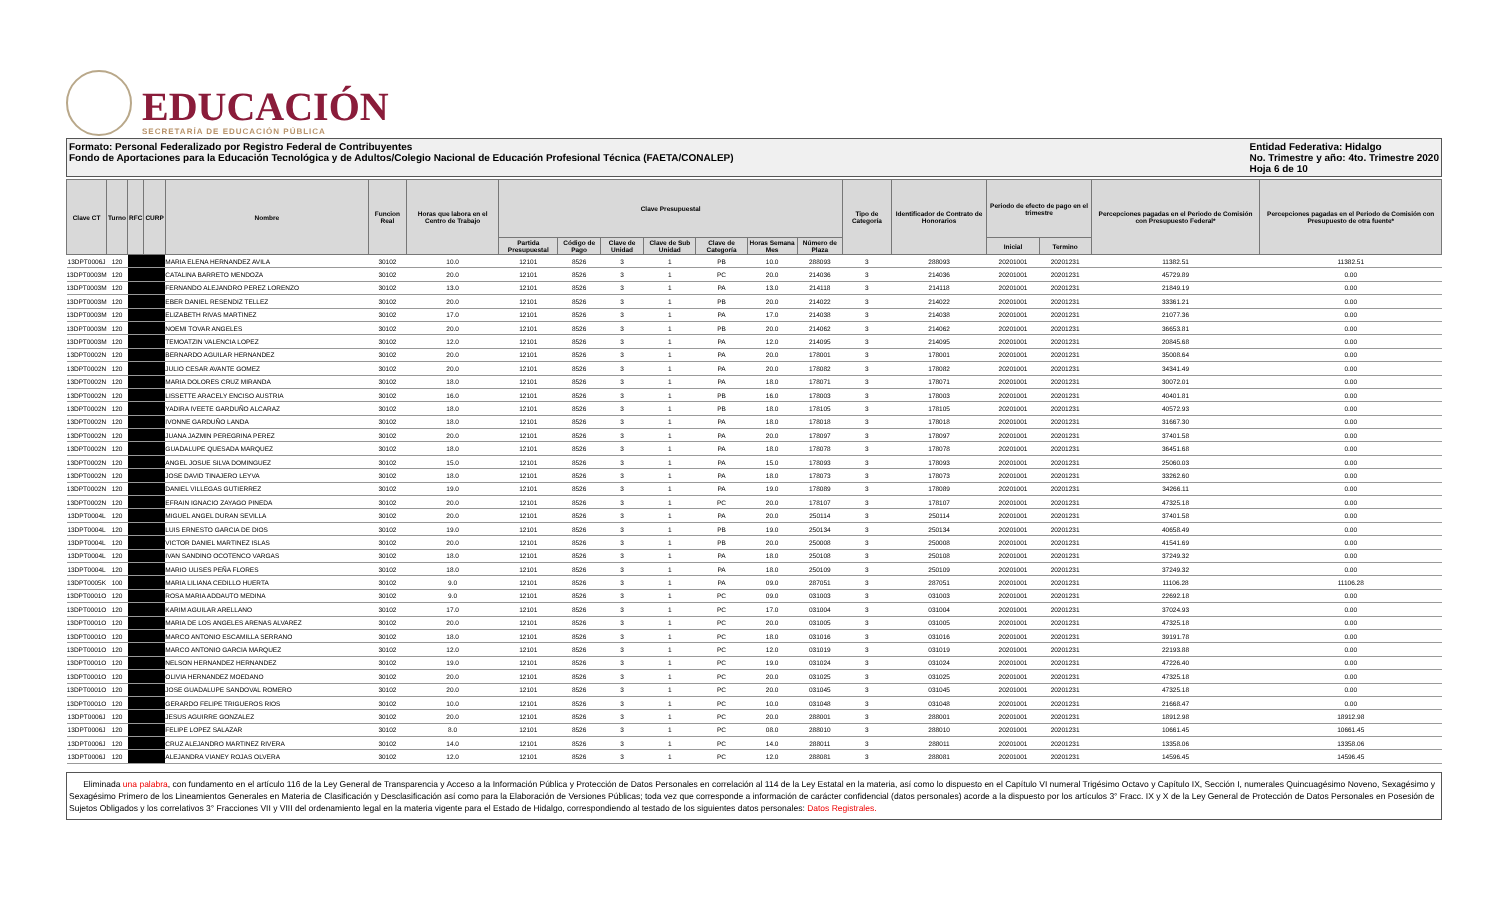EDUCACIÓN
SECRETARÍA DE EDUCACIÓN PÚBLICA
Formato: Personal Federalizado por Registro Federal de Contribuyentes
Fondo de Aportaciones para la Educación Tecnológica y de Adultos/Colegio Nacional de Educación Profesional Técnica (FAETA/CONALEP)
Entidad Federativa: Hidalgo
No. Trimestre y año: 4to. Trimestre 2020
Hoja 6 de 10
| Clave CT | Turno | RFC | CURP | Nombre | Funcion Real | Horas que labora en el Centro de Trabajo | Clave Presupuestal | | | | | | | Tipo de Categoría | Identificador de Contrato de Honorarios | Periodo de efecto de pago en el trimestre | | Percepciones pagadas en el Periodo de Comisión con Presupuesto Federal* | Percepciones pagadas en el Periodo de Comisión con Presupuesto de otra fuente* |
| --- | --- | --- | --- | --- | --- | --- | --- | --- | --- | --- | --- | --- | --- | --- | --- | --- | --- | --- | --- |
| | | | | | | | Partida Presupuestal | Código de Pago | Clave de Unidad | Clave de Sub Unidad | Clave de Categoría | Horas Semana Mes | Número de Plaza | | | Inicial | Termino | | |
| 13DPT0006J | 120 | | | MARIA ELENA HERNANDEZ AVILA | 30102 | 10.0 | 12101 | 8526 | 3 | 1 | PB | 10.0 | 288093 | 3 | 288093 | 20201001 | 20201231 | 11382.51 | 11382.51 |
| 13DPT0003M | 120 | | | CATALINA BARRETO MENDOZA | 30102 | 20.0 | 12101 | 8526 | 3 | 1 | PC | 20.0 | 214036 | 3 | 214036 | 20201001 | 20201231 | 45729.89 | 0.00 |
| 13DPT0003M | 120 | | | FERNANDO ALEJANDRO PEREZ LORENZO | 30102 | 13.0 | 12101 | 8526 | 3 | 1 | PA | 13.0 | 214118 | 3 | 214118 | 20201001 | 20201231 | 21849.19 | 0.00 |
| 13DPT0003M | 120 | | | EBER DANIEL RESENDIZ TELLEZ | 30102 | 20.0 | 12101 | 8526 | 3 | 1 | PB | 20.0 | 214022 | 3 | 214022 | 20201001 | 20201231 | 33361.21 | 0.00 |
| 13DPT0003M | 120 | | | ELIZABETH RIVAS MARTINEZ | 30102 | 17.0 | 12101 | 8526 | 3 | 1 | PA | 17.0 | 214038 | 3 | 214038 | 20201001 | 20201231 | 21077.36 | 0.00 |
| 13DPT0003M | 120 | | | NOEMI TOVAR ANGELES | 30102 | 20.0 | 12101 | 8526 | 3 | 1 | PB | 20.0 | 214062 | 3 | 214062 | 20201001 | 20201231 | 36653.81 | 0.00 |
| 13DPT0003M | 120 | | | TEMOATZIN VALENCIA LOPEZ | 30102 | 12.0 | 12101 | 8526 | 3 | 1 | PA | 12.0 | 214095 | 3 | 214095 | 20201001 | 20201231 | 20845.68 | 0.00 |
| 13DPT0002N | 120 | | | BERNARDO AGUILAR HERNANDEZ | 30102 | 20.0 | 12101 | 8526 | 3 | 1 | PA | 20.0 | 178001 | 3 | 178001 | 20201001 | 20201231 | 35008.64 | 0.00 |
| 13DPT0002N | 120 | | | JULIO CESAR AVANTE GOMEZ | 30102 | 20.0 | 12101 | 8526 | 3 | 1 | PA | 20.0 | 178082 | 3 | 178082 | 20201001 | 20201231 | 34341.49 | 0.00 |
| 13DPT0002N | 120 | | | MARIA DOLORES CRUZ MIRANDA | 30102 | 18.0 | 12101 | 8526 | 3 | 1 | PA | 18.0 | 178071 | 3 | 178071 | 20201001 | 20201231 | 30072.01 | 0.00 |
| 13DPT0002N | 120 | | | LISSETTE ARACELY ENCISO AUSTRIA | 30102 | 16.0 | 12101 | 8526 | 3 | 1 | PB | 16.0 | 178003 | 3 | 178003 | 20201001 | 20201231 | 40401.81 | 0.00 |
| 13DPT0002N | 120 | | | YADIRA IVEETE GARDUÑO ALCARAZ | 30102 | 18.0 | 12101 | 8526 | 3 | 1 | PB | 18.0 | 178105 | 3 | 178105 | 20201001 | 20201231 | 40572.93 | 0.00 |
| 13DPT0002N | 120 | | | IVONNE GARDUÑO LANDA | 30102 | 18.0 | 12101 | 8526 | 3 | 1 | PA | 18.0 | 178018 | 3 | 178018 | 20201001 | 20201231 | 31667.30 | 0.00 |
| 13DPT0002N | 120 | | | JUANA JAZMIN PEREGRINA PEREZ | 30102 | 20.0 | 12101 | 8526 | 3 | 1 | PA | 20.0 | 178097 | 3 | 178097 | 20201001 | 20201231 | 37401.58 | 0.00 |
| 13DPT0002N | 120 | | | GUADALUPE QUESADA MARQUEZ | 30102 | 18.0 | 12101 | 8526 | 3 | 1 | PA | 18.0 | 178078 | 3 | 178078 | 20201001 | 20201231 | 36451.68 | 0.00 |
| 13DPT0002N | 120 | | | ANGEL JOSUE SILVA DOMINGUEZ | 30102 | 15.0 | 12101 | 8526 | 3 | 1 | PA | 15.0 | 178093 | 3 | 178093 | 20201001 | 20201231 | 25060.03 | 0.00 |
| 13DPT0002N | 120 | | | JOSE DAVID TINAJERO LEYVA | 30102 | 18.0 | 12101 | 8526 | 3 | 1 | PA | 18.0 | 178073 | 3 | 178073 | 20201001 | 20201231 | 33262.60 | 0.00 |
| 13DPT0002N | 120 | | | DANIEL VILLEGAS GUTIERREZ | 30102 | 19.0 | 12101 | 8526 | 3 | 1 | PA | 19.0 | 178089 | 3 | 178089 | 20201001 | 20201231 | 34266.11 | 0.00 |
| 13DPT0002N | 120 | | | EFRAIN IGNACIO ZAYAGO PINEDA | 30102 | 20.0 | 12101 | 8526 | 3 | 1 | PC | 20.0 | 178107 | 3 | 178107 | 20201001 | 20201231 | 47325.18 | 0.00 |
| 13DPT0004L | 120 | | | MIGUEL ANGEL DURAN SEVILLA | 30102 | 20.0 | 12101 | 8526 | 3 | 1 | PA | 20.0 | 250114 | 3 | 250114 | 20201001 | 20201231 | 37401.58 | 0.00 |
| 13DPT0004L | 120 | | | LUIS ERNESTO GARCIA DE DIOS | 30102 | 19.0 | 12101 | 8526 | 3 | 1 | PB | 19.0 | 250134 | 3 | 250134 | 20201001 | 20201231 | 40658.49 | 0.00 |
| 13DPT0004L | 120 | | | VICTOR DANIEL MARTINEZ ISLAS | 30102 | 20.0 | 12101 | 8526 | 3 | 1 | PB | 20.0 | 250008 | 3 | 250008 | 20201001 | 20201231 | 41541.69 | 0.00 |
| 13DPT0004L | 120 | | | IVAN SANDINO OCOTENCO VARGAS | 30102 | 18.0 | 12101 | 8526 | 3 | 1 | PA | 18.0 | 250108 | 3 | 250108 | 20201001 | 20201231 | 37249.32 | 0.00 |
| 13DPT0004L | 120 | | | MARIO ULISES PEÑA FLORES | 30102 | 18.0 | 12101 | 8526 | 3 | 1 | PA | 18.0 | 250109 | 3 | 250109 | 20201001 | 20201231 | 37249.32 | 0.00 |
| 13DPT0005K | 100 | | | MARIA LILIANA CEDILLO HUERTA | 30102 | 9.0 | 12101 | 8526 | 3 | 1 | PA | 09.0 | 287051 | 3 | 287051 | 20201001 | 20201231 | 11106.28 | 11106.28 |
| 13DPT0001O | 120 | | | ROSA MARIA ADDAUTO MEDINA | 30102 | 9.0 | 12101 | 8526 | 3 | 1 | PC | 09.0 | 031003 | 3 | 031003 | 20201001 | 20201231 | 22692.18 | 0.00 |
| 13DPT0001O | 120 | | | KARIM AGUILAR ARELLANO | 30102 | 17.0 | 12101 | 8526 | 3 | 1 | PC | 17.0 | 031004 | 3 | 031004 | 20201001 | 20201231 | 37024.93 | 0.00 |
| 13DPT0001O | 120 | | | MARIA DE LOS ANGELES ARENAS ALVAREZ | 30102 | 20.0 | 12101 | 8526 | 3 | 1 | PC | 20.0 | 031005 | 3 | 031005 | 20201001 | 20201231 | 47325.18 | 0.00 |
| 13DPT0001O | 120 | | | MARCO ANTONIO ESCAMILLA SERRANO | 30102 | 18.0 | 12101 | 8526 | 3 | 1 | PC | 18.0 | 031016 | 3 | 031016 | 20201001 | 20201231 | 39191.78 | 0.00 |
| 13DPT0001O | 120 | | | MARCO ANTONIO GARCIA MARQUEZ | 30102 | 12.0 | 12101 | 8526 | 3 | 1 | PC | 12.0 | 031019 | 3 | 031019 | 20201001 | 20201231 | 22193.88 | 0.00 |
| 13DPT0001O | 120 | | | NELSON HERNANDEZ HERNANDEZ | 30102 | 19.0 | 12101 | 8526 | 3 | 1 | PC | 19.0 | 031024 | 3 | 031024 | 20201001 | 20201231 | 47226.40 | 0.00 |
| 13DPT0001O | 120 | | | OLIVIA HERNANDEZ MOEDANO | 30102 | 20.0 | 12101 | 8526 | 3 | 1 | PC | 20.0 | 031025 | 3 | 031025 | 20201001 | 20201231 | 47325.18 | 0.00 |
| 13DPT0001O | 120 | | | JOSE GUADALUPE SANDOVAL ROMERO | 30102 | 20.0 | 12101 | 8526 | 3 | 1 | PC | 20.0 | 031045 | 3 | 031045 | 20201001 | 20201231 | 47325.18 | 0.00 |
| 13DPT0001O | 120 | | | GERARDO FELIPE TRIGUEROS RIOS | 30102 | 10.0 | 12101 | 8526 | 3 | 1 | PC | 10.0 | 031048 | 3 | 031048 | 20201001 | 20201231 | 21668.47 | 0.00 |
| 13DPT0006J | 120 | | | JESUS AGUIRRE GONZALEZ | 30102 | 20.0 | 12101 | 8526 | 3 | 1 | PC | 20.0 | 288001 | 3 | 288001 | 20201001 | 20201231 | 18912.98 | 18912.98 |
| 13DPT0006J | 120 | | | FELIPE LOPEZ SALAZAR | 30102 | 8.0 | 12101 | 8526 | 3 | 1 | PC | 08.0 | 288010 | 3 | 288010 | 20201001 | 20201231 | 10661.45 | 10661.45 |
| 13DPT0006J | 120 | | | CRUZ ALEJANDRO MARTINEZ RIVERA | 30102 | 14.0 | 12101 | 8526 | 3 | 1 | PC | 14.0 | 288011 | 3 | 288011 | 20201001 | 20201231 | 13358.06 | 13358.06 |
| 13DPT0006J | 120 | | | ALEJANDRA VIANEY ROJAS OLVERA | 30102 | 12.0 | 12101 | 8526 | 3 | 1 | PC | 12.0 | 288081 | 3 | 288081 | 20201001 | 20201231 | 14596.45 | 14596.45 |
Eliminada una palabra, con fundamento en el artículo 116 de la Ley General de Transparencia y Acceso a la Información Pública y Protección de Datos Personales en correlación al 114 de la Ley Estatal en la materia, así como lo dispuesto en el Capítulo VI numeral Trigésimo Octavo y Capítulo IX, Sección I, numerales Quincuagésimo Noveno, Sexagésimo y Sexagésimo Primero de los Lineamientos Generales en Materia de Clasificación y Desclasificación así como para la Elaboración de Versiones Públicas; toda vez que corresponde a información de carácter confidencial (datos personales) acorde a la dispuesto por los artículos 3° Fracc. IX y X de la Ley General de Protección de Datos Personales en Posesión de Sujetos Obligados y los correlativos 3° Fracciones VII y VIII del ordenamiento legal en la materia vigente para el Estado de Hidalgo, correspondiendo al testado de los siguientes datos personales: Datos Registrales.